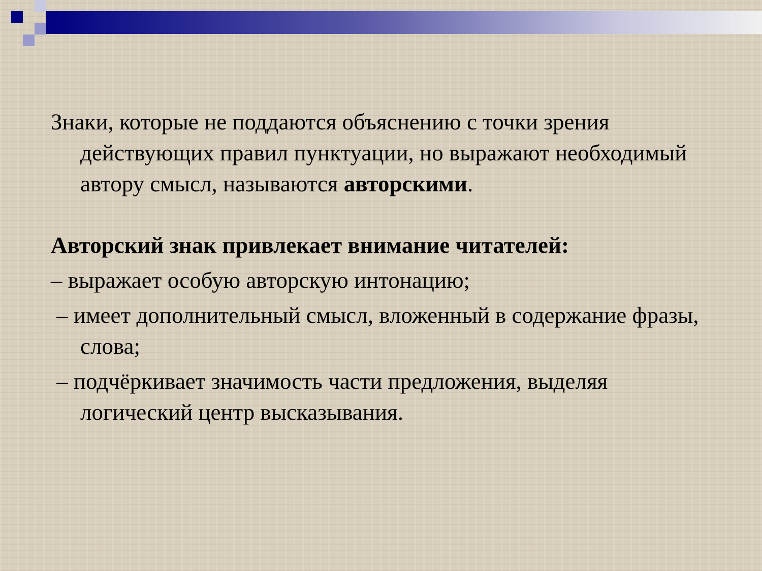Знаки, которые не поддаются объяснению с точки зрения действующих правил пунктуации, но выражают необходимый автору смысл, называются авторскими.
Авторский знак привлекает внимание читателей:
– выражает особую авторскую интонацию;
– имеет дополнительный смысл, вложенный в содержание фразы, слова;
– подчёркивает значимость части предложения, выделяя логический центр высказывания.